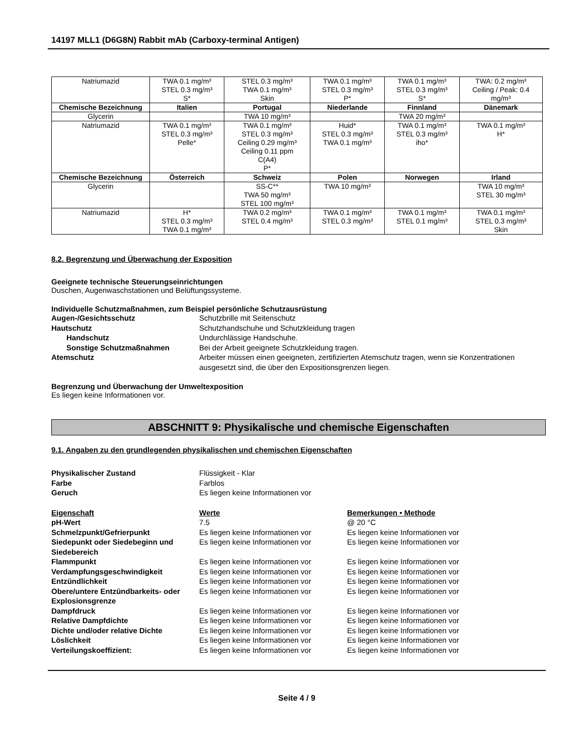14197 MLL1 (D6G8N) Rabbit mAb (Carboxy-terminal Antigen)
| Natriumazid | TWA 0.1 mg/m³ STEL 0.3 mg/m³ S* | STEL 0.3 mg/m³ TWA 0.1 mg/m³ Skin | TWA 0.1 mg/m³ STEL 0.3 mg/m³ P* | TWA 0.1 mg/m³ STEL 0.3 mg/m³ S* | TWA: 0.2 mg/m³ Ceiling / Peak: 0.4 mg/m³ |
| Chemische Bezeichnung | Italien | Portugal | Niederlande | Finnland | Dänemark |
| Glycerin | | TWA 10 mg/m³ | | TWA 20 mg/m³ | |
| Natriumazid | TWA 0.1 mg/m³ STEL 0.3 mg/m³ Pelle* | TWA 0.1 mg/m³ STEL 0.3 mg/m³ Ceiling 0.29 mg/m³ Ceiling 0.11 ppm C(A4) P* | Huid* STEL 0.3 mg/m³ TWA 0.1 mg/m³ | TWA 0.1 mg/m³ STEL 0.3 mg/m³ iho* | TWA 0.1 mg/m³ H* |
| Chemische Bezeichnung | Österreich | Schweiz | Polen | Norwegen | Irland |
| Glycerin | | SS-C** TWA 50 mg/m³ STEL 100 mg/m³ | TWA 10 mg/m³ | | TWA 10 mg/m³ STEL 30 mg/m³ |
| Natriumazid | H* STEL 0.3 mg/m³ TWA 0.1 mg/m³ | TWA 0.2 mg/m³ STEL 0.4 mg/m³ | TWA 0.1 mg/m³ STEL 0.3 mg/m³ | TWA 0.1 mg/m³ STEL 0.1 mg/m³ | TWA 0.1 mg/m³ STEL 0.3 mg/m³ Skin |
8.2. Begrenzung und Überwachung der Exposition
Geeignete technische Steuerungseinrichtungen
Duschen, Augenwaschstationen und Belüftungssysteme.
Individuelle Schutzmaßnahmen, zum Beispiel persönliche Schutzausrüstung
Augen-/Gesichtsschutz Schutzbrille mit Seitenschutz Hautschutz Schutzhandschuhe und Schutzkleidung tragen Handschutz Undurchlässige Handschuhe. Sonstige Schutzmaßnahmen Bei der Arbeit geeignete Schutzkleidung tragen. Atemschutz Arbeiter müssen einen geeigneten, zertifizierten Atemschutz tragen, wenn sie Konzentrationen ausgesetzt sind, die über den Expositionsgrenzen liegen.
Begrenzung und Überwachung der Umweltexposition
Es liegen keine Informationen vor.
ABSCHNITT 9: Physikalische und chemische Eigenschaften
9.1. Angaben zu den grundlegenden physikalischen und chemischen Eigenschaften
Physikalischer Zustand Flüssigkeit - Klar Farbe Farblos Geruch Es liegen keine Informationen vor
Eigenschaft Werte Bemerkungen • Methode pH-Wert 7.5 @ 20 °C Schmelzpunkt/Gefrierpunkt Es liegen keine Informationen vor Es liegen keine Informationen vor Siedepunkt oder Siedebeginn und Siedebereich Es liegen keine Informationen vor Es liegen keine Informationen vor Flammpunkt Es liegen keine Informationen vor Es liegen keine Informationen vor Verdampfungsgeschwindigkeit Es liegen keine Informationen vor Es liegen keine Informationen vor Entzündlichkeit Es liegen keine Informationen vor Es liegen keine Informationen vor Obere/untere Entzündbarkeits- oder Explosionsgrenze Es liegen keine Informationen vor Es liegen keine Informationen vor Dampfdruck Es liegen keine Informationen vor Es liegen keine Informationen vor Relative Dampfdichte Es liegen keine Informationen vor Es liegen keine Informationen vor Dichte und/oder relative Dichte Es liegen keine Informationen vor Es liegen keine Informationen vor Löslichkeit Es liegen keine Informationen vor Es liegen keine Informationen vor Verteilungskoeffizient: Es liegen keine Informationen vor Es liegen keine Informationen vor
Seite 4 / 9